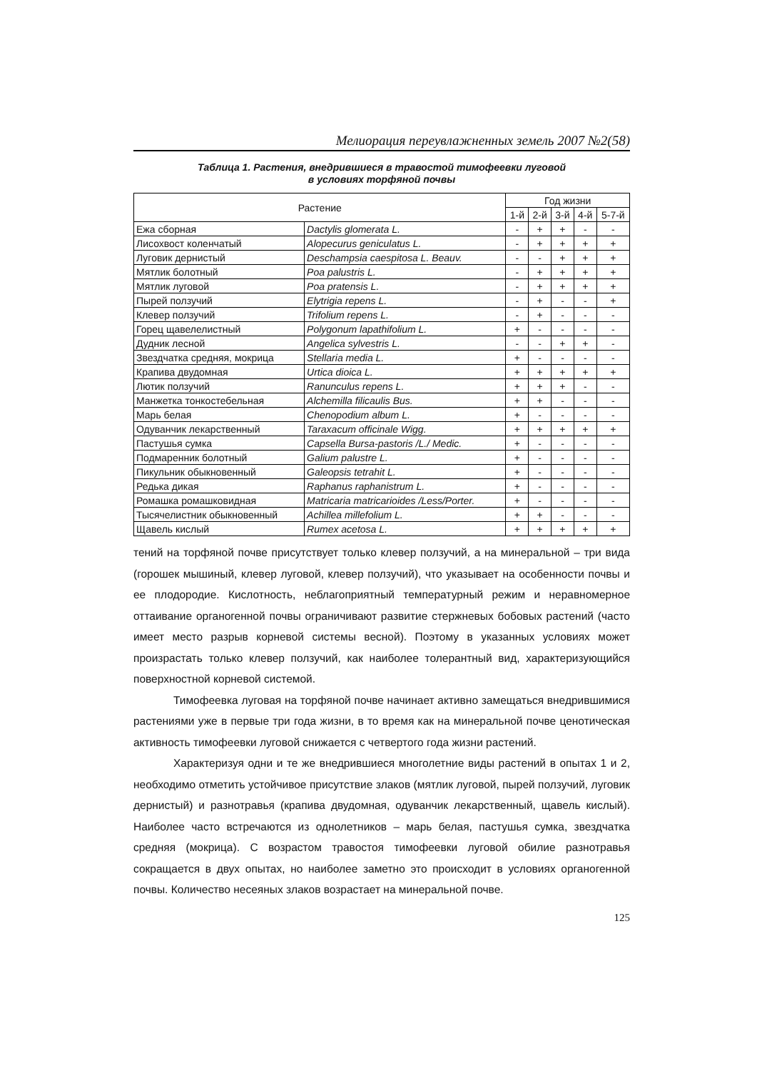Мелиорация переувлажненных земель 2007 №2(58)
Таблица 1. Растения, внедрившиеся в травостой тимофеевки луговой
в условиях торфяной почвы
| Растение | | Год жизни | | | | |
| --- | --- | --- | --- | --- | --- | --- |
| | | 1-й | 2-й | 3-й | 4-й | 5-7-й |
| Ежа сборная | Dactylis glomerata L. | - | + | + | - | - |
| Лисохвост коленчатый | Alopecurus geniculatus L. | - | + | + | + | + |
| Луговик дернистый | Deschampsia caespitosa L. Beauv. | - | - | + | + | + |
| Мятлик болотный | Poa palustris L. | - | + | + | + | + |
| Мятлик луговой | Poa pratensis L. | - | + | + | + | + |
| Пырей ползучий | Elytrigia repens L. | - | + | - | - | + |
| Клевер ползучий | Trifolium repens L. | - | + | - | - | - |
| Горец щавелелистный | Polygonum lapathifolium L. | + | - | - | - | - |
| Дудник лесной | Angelica sylvestris L. | - | - | + | + | - |
| Звездчатка средняя, мокрица | Stellaria media L. | + | - | - | - | - |
| Крапива двудомная | Urtica dioica L. | + | + | + | + | + |
| Лютик ползучий | Ranunculus repens L. | + | + | + | - | - |
| Манжетка тонкостебельная | Alchemilla filicaulis Bus. | + | + | - | - | - |
| Марь белая | Chenopodium album L. | + | - | - | - | - |
| Одуванчик лекарственный | Taraxacum officinale Wigg. | + | + | + | + | + |
| Пастушья сумка | Capsella Bursa-pastoris /L./ Medic. | + | - | - | - | - |
| Подмаренник болотный | Galium palustre L. | + | - | - | - | - |
| Пикульник обыкновенный | Galeopsis tetrahit L. | + | - | - | - | - |
| Редька дикая | Raphanus raphanistrum L. | + | - | - | - | - |
| Ромашка ромашковидная | Matricaria matricarioides /Less/Porter. | + | - | - | - | - |
| Тысячелистник обыкновенный | Achillea millefolium L. | + | + | - | - | - |
| Щавель кислый | Rumex acetosa L. | + | + | + | + | + |
тений на торфяной почве присутствует только клевер ползучий, а на минеральной – три вида (горошек мышиный, клевер луговой, клевер ползучий), что указывает на особенности почвы и ее плодородие. Кислотность, неблагоприятный температурный режим и неравномерное оттаивание органогенной почвы ограничивают развитие стержневых бобовых растений (часто имеет место разрыв корневой системы весной). Поэтому в указанных условиях может произрастать только клевер ползучий, как наиболее толерантный вид, характеризующийся поверхностной корневой системой.
Тимофеевка луговая на торфяной почве начинает активно замещаться внедрившимися растениями уже в первые три года жизни, в то время как на минеральной почве ценотическая активность тимофеевки луговой снижается с четвертого года жизни растений.
Характеризуя одни и те же внедрившиеся многолетние виды растений в опытах 1 и 2, необходимо отметить устойчивое присутствие злаков (мятлик луговой, пырей ползучий, луговик дернистый) и разнотравья (крапива двудомная, одуванчик лекарственный, щавель кислый). Наиболее часто встречаются из однолетников – марь белая, пастушья сумка, звездчатка средняя (мокрица). С возрастом травостоя тимофеевки луговой обилие разнотравья сокращается в двух опытах, но наиболее заметно это происходит в условиях органогенной почвы. Количество несеяных злаков возрастает на минеральной почве.
125